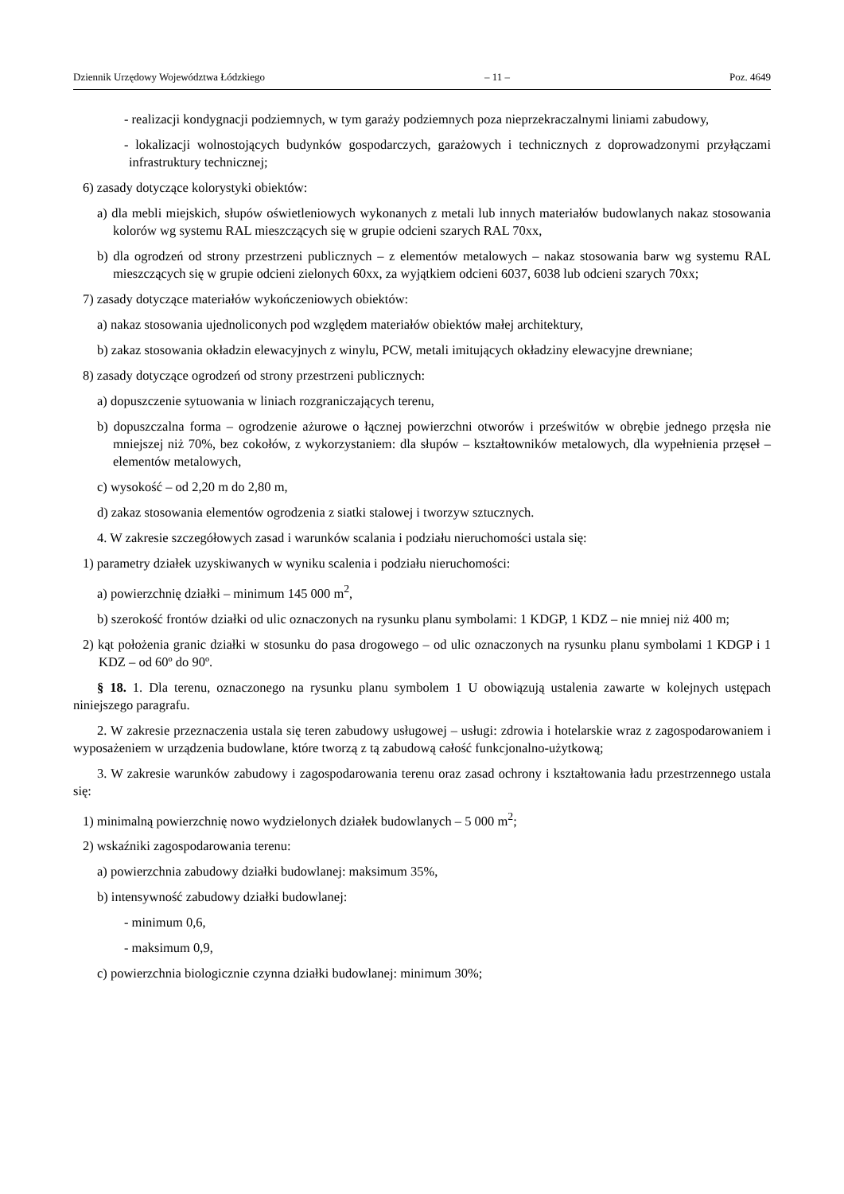Dziennik Urzędowy Województwa Łódzkiego – 11 – Poz. 4649
- realizacji kondygnacji podziemnych, w tym garaży podziemnych poza nieprzekraczalnymi liniami zabudowy,
- lokalizacji wolnostojących budynków gospodarczych, garażowych i technicznych z doprowadzonymi przyłączami infrastruktury technicznej;
6) zasady dotyczące kolorystyki obiektów:
a) dla mebli miejskich, słupów oświetleniowych wykonanych z metali lub innych materiałów budowlanych nakaz stosowania kolorów wg systemu RAL mieszczących się w grupie odcieni szarych RAL 70xx,
b) dla ogrodzeń od strony przestrzeni publicznych – z elementów metalowych – nakaz stosowania barw wg systemu RAL mieszczących się w grupie odcieni zielonych 60xx, za wyjątkiem odcieni 6037, 6038 lub odcieni szarych 70xx;
7) zasady dotyczące materiałów wykończeniowych obiektów:
a) nakaz stosowania ujednoliconych pod względem materiałów obiektów małej architektury,
b) zakaz stosowania okładzin elewacyjnych z winylu, PCW, metali imitujących okładziny elewacyjne drewniane;
8) zasady dotyczące ogrodzeń od strony przestrzeni publicznych:
a) dopuszczenie sytuowania w liniach rozgraniczających terenu,
b) dopuszczalna forma – ogrodzenie ażurowe o łącznej powierzchni otworów i prześwitów w obrębie jednego przęsła nie mniejszej niż 70%, bez cokołów, z wykorzystaniem: dla słupów – kształtowników metalowych, dla wypełnienia przęseł – elementów metalowych,
c) wysokość – od 2,20 m do 2,80 m,
d) zakaz stosowania elementów ogrodzenia z siatki stalowej i tworzyw sztucznych.
4. W zakresie szczegółowych zasad i warunków scalania i podziału nieruchomości ustala się:
1) parametry działek uzyskiwanych w wyniku scalenia i podziału nieruchomości:
a) powierzchnię działki – minimum 145 000 m<sup>2</sup>,
b) szerokość frontów działki od ulic oznaczonych na rysunku planu symbolami: 1 KDGP, 1 KDZ – nie mniej niż 400 m;
2) kąt położenia granic działki w stosunku do pasa drogowego – od ulic oznaczonych na rysunku planu symbolami 1 KDGP i 1 KDZ – od 60º do 90º.
§ 18. 1. Dla terenu, oznaczonego na rysunku planu symbolem 1 U obowiązują ustalenia zawarte w kolejnych ustępach niniejszego paragrafu.
2. W zakresie przeznaczenia ustala się teren zabudowy usługowej – usługi: zdrowia i hotelarskie wraz z zagospodarowaniem i wyposażeniem w urządzenia budowlane, które tworzą z tą zabudową całość funkcjonalno-użytkową;
3. W zakresie warunków zabudowy i zagospodarowania terenu oraz zasad ochrony i kształtowania ładu przestrzennego ustala się:
1) minimalną powierzchnię nowo wydzielonych działek budowlanych – 5 000 m<sup>2</sup>;
2) wskaźniki zagospodarowania terenu:
a) powierzchnia zabudowy działki budowlanej: maksimum 35%,
b) intensywność zabudowy działki budowlanej:
- minimum 0,6,
- maksimum 0,9,
c) powierzchnia biologicznie czynna działki budowlanej: minimum 30%;